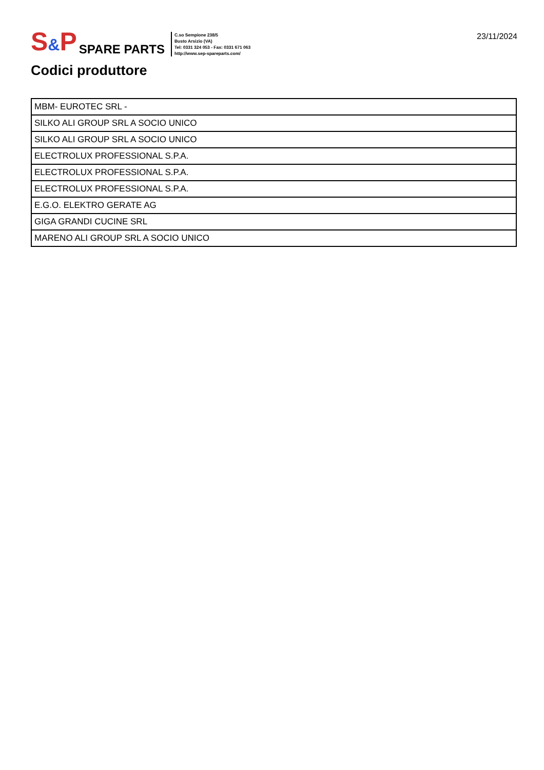S&P
SPARE PARTS
C.so Sempione 238/5
Busto Arsizio (VA)
Tel: 0331 324 053 - Fax: 0331 671 063
http://www.sep-spareparts.com/
23/11/2024
Codici produttore
| MBM- EUROTEC SRL - |
| SILKO ALI GROUP SRL A SOCIO UNICO |
| SILKO ALI GROUP SRL A SOCIO UNICO |
| ELECTROLUX PROFESSIONAL S.P.A. |
| ELECTROLUX PROFESSIONAL S.P.A. |
| ELECTROLUX PROFESSIONAL S.P.A. |
| E.G.O. ELEKTRO GERATE AG |
| GIGA GRANDI CUCINE SRL |
| MARENO ALI GROUP SRL A SOCIO UNICO |